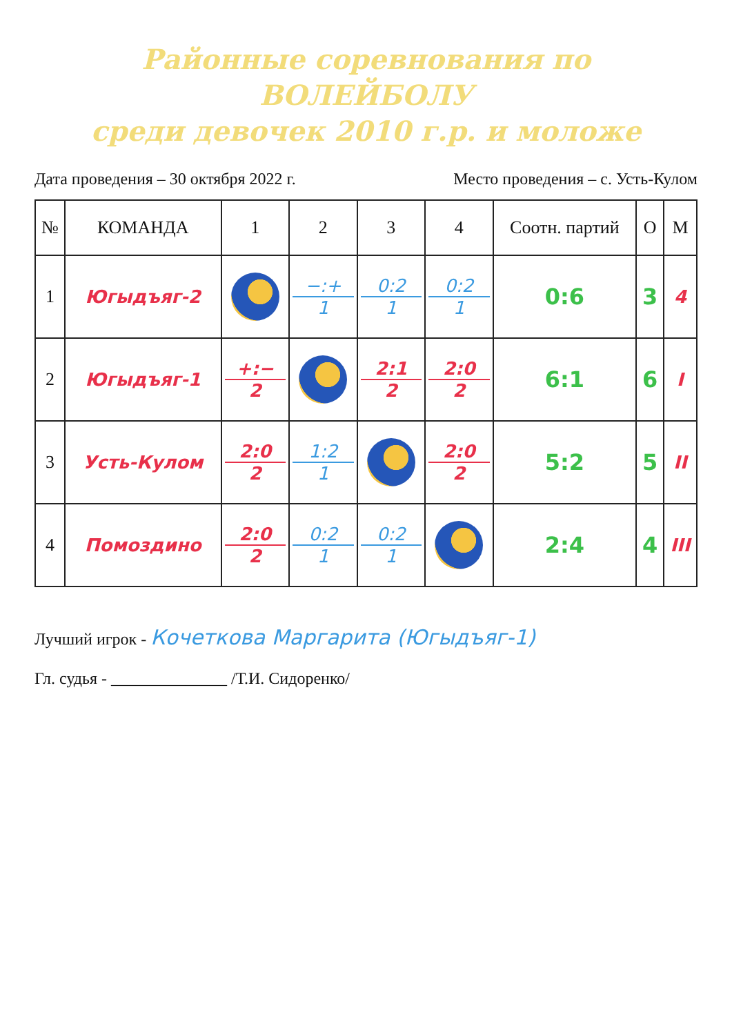Районные соревнования по ВОЛЕЙБОЛУ
среди девочек 2010 г.р. и моложе
Дата проведения – 30 октября 2022 г. Место проведения – с. Усть-Кулом
| № | КОМАНДА | 1 | 2 | 3 | 4 | Соотн. партий | О | М |
| --- | --- | --- | --- | --- | --- | --- | --- | --- |
| 1 | Югыдъяг-2 | | −:+ 1 | 0:2 1 | 0:2 1 | 0:6 | 3 | 4 |
| 2 | Югыдъяг-1 | +:− 2 | | 2:1 2 | 2:0 2 | 6:1 | 6 | I |
| 3 | Усть-Кулом | 2:0 2 | 1:2 1 | | 2:0 2 | 5:2 | 5 | II |
| 4 | Помоздино | 2:0 2 | 0:2 1 | 0:2 1 | | 2:4 | 4 | III |
Лучший игрок - Кочеткова Маргарита (Югыдъяг-1)
Гл. судья - ______________ /Т.И. Сидоренко/